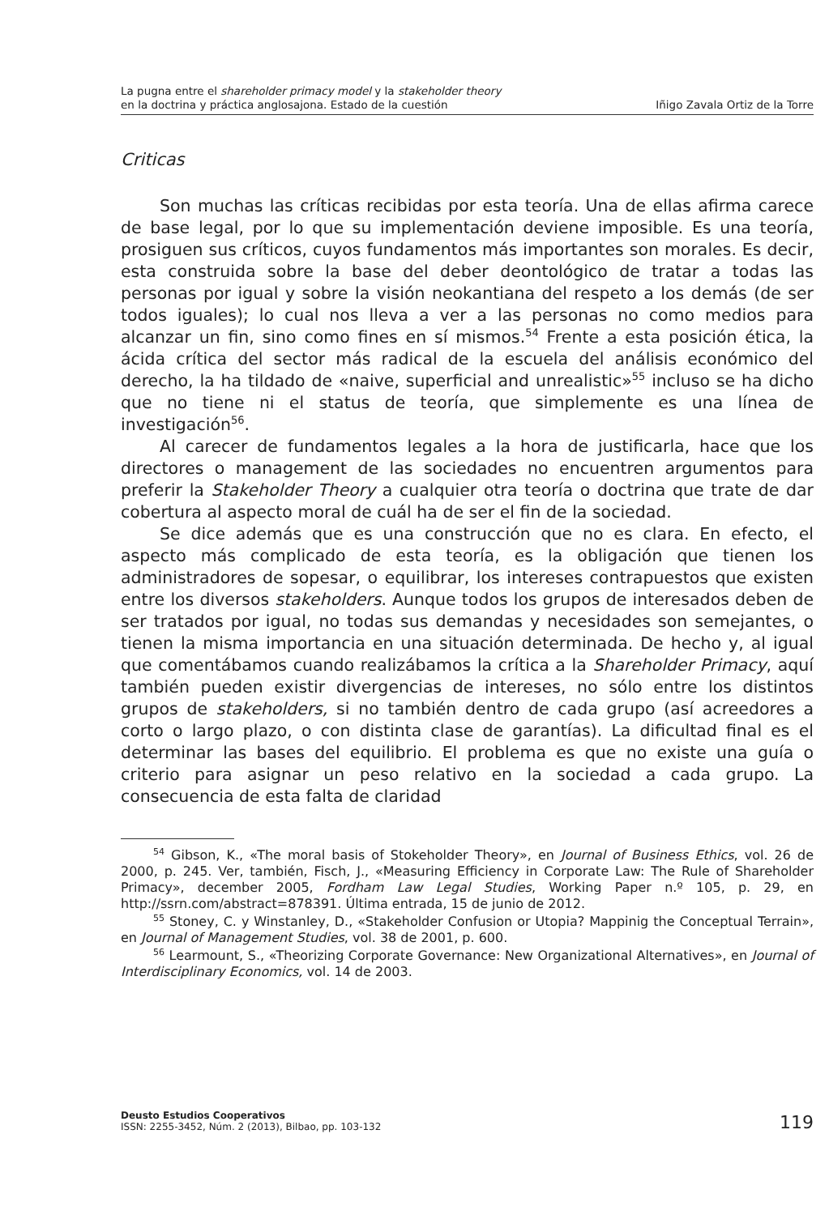La pugna entre el shareholder primacy model y la stakeholder theory
en la doctrina y práctica anglosajona. Estado de la cuestión
Iñigo Zavala Ortiz de la Torre
Criticas
Son muchas las críticas recibidas por esta teoría. Una de ellas afirma carece de base legal, por lo que su implementación deviene imposible. Es una teoría, prosiguen sus críticos, cuyos fundamentos más importantes son morales. Es decir, esta construida sobre la base del deber deontológico de tratar a todas las personas por igual y sobre la visión neokantiana del respeto a los demás (de ser todos iguales); lo cual nos lleva a ver a las personas no como medios para alcanzar un fin, sino como fines en sí mismos.<sup>54</sup> Frente a esta posición ética, la ácida crítica del sector más radical de la escuela del análisis económico del derecho, la ha tildado de «naive, superficial and unrealistic»<sup>55</sup> incluso se ha dicho que no tiene ni el status de teoría, que simplemente es una línea de investigación<sup>56</sup>.
Al carecer de fundamentos legales a la hora de justificarla, hace que los directores o management de las sociedades no encuentren argumentos para preferir la Stakeholder Theory a cualquier otra teoría o doctrina que trate de dar cobertura al aspecto moral de cuál ha de ser el fin de la sociedad.
Se dice además que es una construcción que no es clara. En efecto, el aspecto más complicado de esta teoría, es la obligación que tienen los administradores de sopesar, o equilibrar, los intereses contrapuestos que existen entre los diversos stakeholders. Aunque todos los grupos de interesados deben de ser tratados por igual, no todas sus demandas y necesidades son semejantes, o tienen la misma importancia en una situación determinada. De hecho y, al igual que comentábamos cuando realizábamos la crítica a la Shareholder Primacy, aquí también pueden existir divergencias de intereses, no sólo entre los distintos grupos de stakeholders, si no también dentro de cada grupo (así acreedores a corto o largo plazo, o con distinta clase de garantías). La dificultad final es el determinar las bases del equilibrio. El problema es que no existe una guía o criterio para asignar un peso relativo en la sociedad a cada grupo. La consecuencia de esta falta de claridad
<sup>54</sup> Gibson, K., «The moral basis of Stokeholder Theory», en Journal of Business Ethics, vol. 26 de 2000, p. 245. Ver, también, Fisch, J., «Measuring Efficiency in Corporate Law: The Rule of Shareholder Primacy», december 2005, Fordham Law Legal Studies, Working Paper n.º 105, p. 29, en http://ssrn.com/abstract=878391. Última entrada, 15 de junio de 2012.
<sup>55</sup> Stoney, C. y Winstanley, D., «Stakeholder Confusion or Utopia? Mappinig the Conceptual Terrain», en Journal of Management Studies, vol. 38 de 2001, p. 600.
<sup>56</sup> Learmount, S., «Theorizing Corporate Governance: New Organizational Alternatives», en Journal of Interdisciplinary Economics, vol. 14 de 2003.
Deusto Estudios Cooperativos
ISSN: 2255-3452, Núm. 2 (2013), Bilbao, pp. 103-132
119